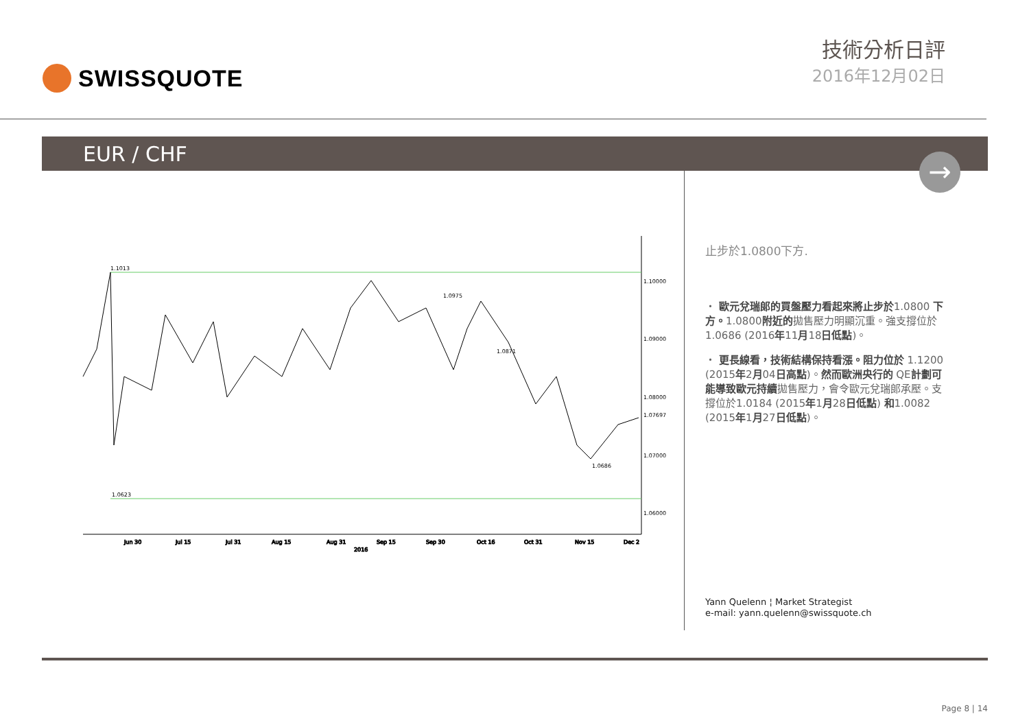SWISSQUOTE
技術分析日評
2016年12月02日
EUR / CHF
→
1.1013
1.0623
1.0975
1.0871
1.0686
1.10000
1.09000
1.08000
1.07000
1.06000
1.07697
Jun 30
Jul 15
Jul 31
Aug 15
Aug 31
Sep 15
Sep 30
Oct 16
Oct 31
Nov 15
Dec 2
2016
止步於1.0800下方.
・ 歐元兌瑞郎的買盤壓力看起來將止步於1.0800 下方。1.0800附近的拋售壓力明顯沉重。強支撐位於1.0686 (2016年11月18日低點)。
・ 更長線看，技術結構保持看漲。阻力位於 1.1200 (2015年2月04日高點)。然而歐洲央行的 QE計劃可能導致歐元持續拋售壓力，會令歐元兌瑞郎承壓。支撐位於1.0184 (2015年1月28日低點) 和1.0082 (2015年1月27日低點)。
Yann Quelenn ¦ Market Strategist
e-mail: yann.quelenn@swissquote.ch
Page 8 | 14